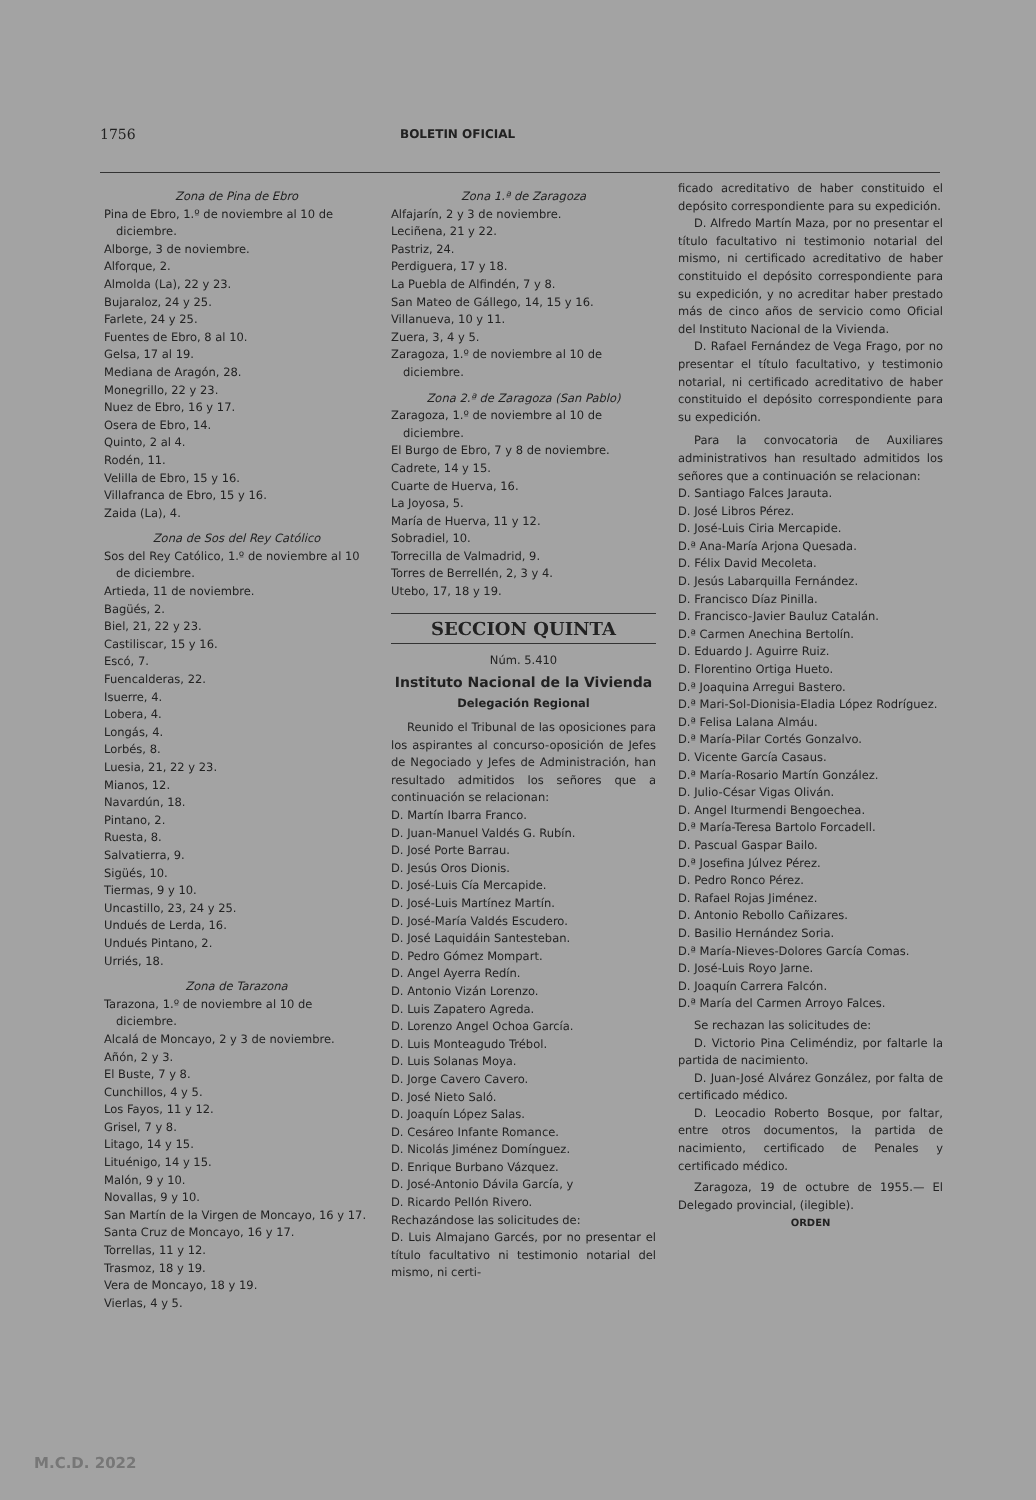1756 BOLETIN OFICIAL
Zona de Pina de Ebro
Pina de Ebro, 1.º de noviembre al 10 de diciembre.
Alborge, 3 de noviembre.
Alforque, 2.
Almolda (La), 22 y 23.
Bujaraloz, 24 y 25.
Farlete, 24 y 25.
Fuentes de Ebro, 8 al 10.
Gelsa, 17 al 19.
Mediana de Aragón, 28.
Monegrillo, 22 y 23.
Nuez de Ebro, 16 y 17.
Osera de Ebro, 14.
Quinto, 2 al 4.
Rodén, 11.
Velilla de Ebro, 15 y 16.
Villafranca de Ebro, 15 y 16.
Zaida (La), 4.
Zona de Sos del Rey Católico
Sos del Rey Católico, 1.º de noviembre al 10 de diciembre.
Artieda, 11 de noviembre.
Bagüés, 2.
Biel, 21, 22 y 23.
Castiliscar, 15 y 16.
Escó, 7.
Fuencalderas, 22.
Isuerre, 4.
Lobera, 4.
Longás, 4.
Lorbés, 8.
Luesia, 21, 22 y 23.
Mianos, 12.
Navardún, 18.
Pintano, 2.
Ruesta, 8.
Salvatierra, 9.
Sigüés, 10.
Tiermas, 9 y 10.
Uncastillo, 23, 24 y 25.
Undués de Lerda, 16.
Undués Pintano, 2.
Urriés, 18.
Zona de Tarazona
Tarazona, 1.º de noviembre al 10 de diciembre.
Alcalá de Moncayo, 2 y 3 de noviembre.
Añón, 2 y 3.
El Buste, 7 y 8.
Cunchillos, 4 y 5.
Los Fayos, 11 y 12.
Grisel, 7 y 8.
Litago, 14 y 15.
Lituénigo, 14 y 15.
Malón, 9 y 10.
Novallas, 9 y 10.
San Martín de la Virgen de Moncayo, 16 y 17.
Santa Cruz de Moncayo, 16 y 17.
Torrellas, 11 y 12.
Trasmoz, 18 y 19.
Vera de Moncayo, 18 y 19.
Vierlas, 4 y 5.
Zona 1.ª de Zaragoza
Alfajarín, 2 y 3 de noviembre.
Leciñena, 21 y 22.
Pastriz, 24.
Perdiguera, 17 y 18.
La Puebla de Alfindén, 7 y 8.
San Mateo de Gállego, 14, 15 y 16.
Villanueva, 10 y 11.
Zuera, 3, 4 y 5.
Zaragoza, 1.º de noviembre al 10 de diciembre.
Zona 2.ª de Zaragoza (San Pablo)
Zaragoza, 1.º de noviembre al 10 de diciembre.
El Burgo de Ebro, 7 y 8 de noviembre.
Cadrete, 14 y 15.
Cuarte de Huerva, 16.
La Joyosa, 5.
María de Huerva, 11 y 12.
Sobradiel, 10.
Torrecilla de Valmadrid, 9.
Torres de Berrellén, 2, 3 y 4.
Utebo, 17, 18 y 19.
SECCION QUINTA
Núm. 5.410
Instituto Nacional de la Vivienda
Delegación Regional
Reunido el Tribunal de las oposiciones para los aspirantes al concurso-oposición de Jefes de Negociado y Jefes de Administración, han resultado admitidos los señores que a continuación se relacionan:
D. Martín Ibarra Franco.
D. Juan-Manuel Valdés G. Rubín.
D. José Porte Barrau.
D. Jesús Oros Dionis.
D. José-Luis Cía Mercapide.
D. José-Luis Martínez Martín.
D. José-María Valdés Escudero.
D. José Laquidáin Santesteban.
D. Pedro Gómez Mompart.
D. Angel Ayerra Redín.
D. Antonio Vizán Lorenzo.
D. Luis Zapatero Agreda.
D. Lorenzo Angel Ochoa García.
D. Luis Monteagudo Trébol.
D. Luis Solanas Moya.
D. Jorge Cavero Cavero.
D. José Nieto Saló.
D. Joaquín López Salas.
D. Cesáreo Infante Romance.
D. Nicolás Jiménez Domínguez.
D. Enrique Burbano Vázquez.
D. José-Antonio Dávila García, y
D. Ricardo Pellón Rivero.
Rechazándose las solicitudes de:
D. Luis Almajano Garcés, por no presentar el título facultativo ni testimonio notarial del mismo, ni certi-
ficado acreditativo de haber constituido el depósito correspondiente para su expedición.
D. Alfredo Martín Maza, por no presentar el título facultativo ni testimonio notarial del mismo, ni certificado acreditativo de haber constituido el depósito correspondiente para su expedición, y no acreditar haber prestado más de cinco años de servicio como Oficial del Instituto Nacional de la Vivienda.
D. Rafael Fernández de Vega Frago, por no presentar el título facultativo, y testimonio notarial, ni certificado acreditativo de haber constituido el depósito correspondiente para su expedición.
Para la convocatoria de Auxiliares administrativos han resultado admitidos los señores que a continuación se relacionan:
D. Santiago Falces Jarauta.
D. José Libros Pérez.
D. José-Luis Ciria Mercapide.
D.ª Ana-María Arjona Quesada.
D. Félix David Mecoleta.
D. Jesús Labarquilla Fernández.
D. Francisco Díaz Pinilla.
D. Francisco-Javier Bauluz Catalán.
D.ª Carmen Anechina Bertolín.
D. Eduardo J. Aguirre Ruiz.
D. Florentino Ortiga Hueto.
D.ª Joaquina Arregui Bastero.
D.ª Mari-Sol-Dionisia-Eladia López Rodríguez.
D.ª Felisa Lalana Almáu.
D.ª María-Pilar Cortés Gonzalvo.
D. Vicente García Casaus.
D.ª María-Rosario Martín González.
D. Julio-César Vigas Oliván.
D. Angel Iturmendi Bengoechea.
D.ª María-Teresa Bartolo Forcadell.
D. Pascual Gaspar Bailo.
D.ª Josefina Júlvez Pérez.
D. Pedro Ronco Pérez.
D. Rafael Rojas Jiménez.
D. Antonio Rebollo Cañizares.
D. Basilio Hernández Soria.
D.ª María-Nieves-Dolores García Comas.
D. José-Luis Royo Jarne.
D. Joaquín Carrera Falcón.
D.ª María del Carmen Arroyo Falces.
Se rechazan las solicitudes de:
D. Victorio Pina Celiméndiz, por faltarle la partida de nacimiento.
D. Juan-José Alvárez González, por falta de certificado médico.
D. Leocadio Roberto Bosque, por faltar, entre otros documentos, la partida de nacimiento, certificado de Penales y certificado médico.
Zaragoza, 19 de octubre de 1955.— El Delegado provincial, (ilegible).
ORDEN
M.C.D. 2022